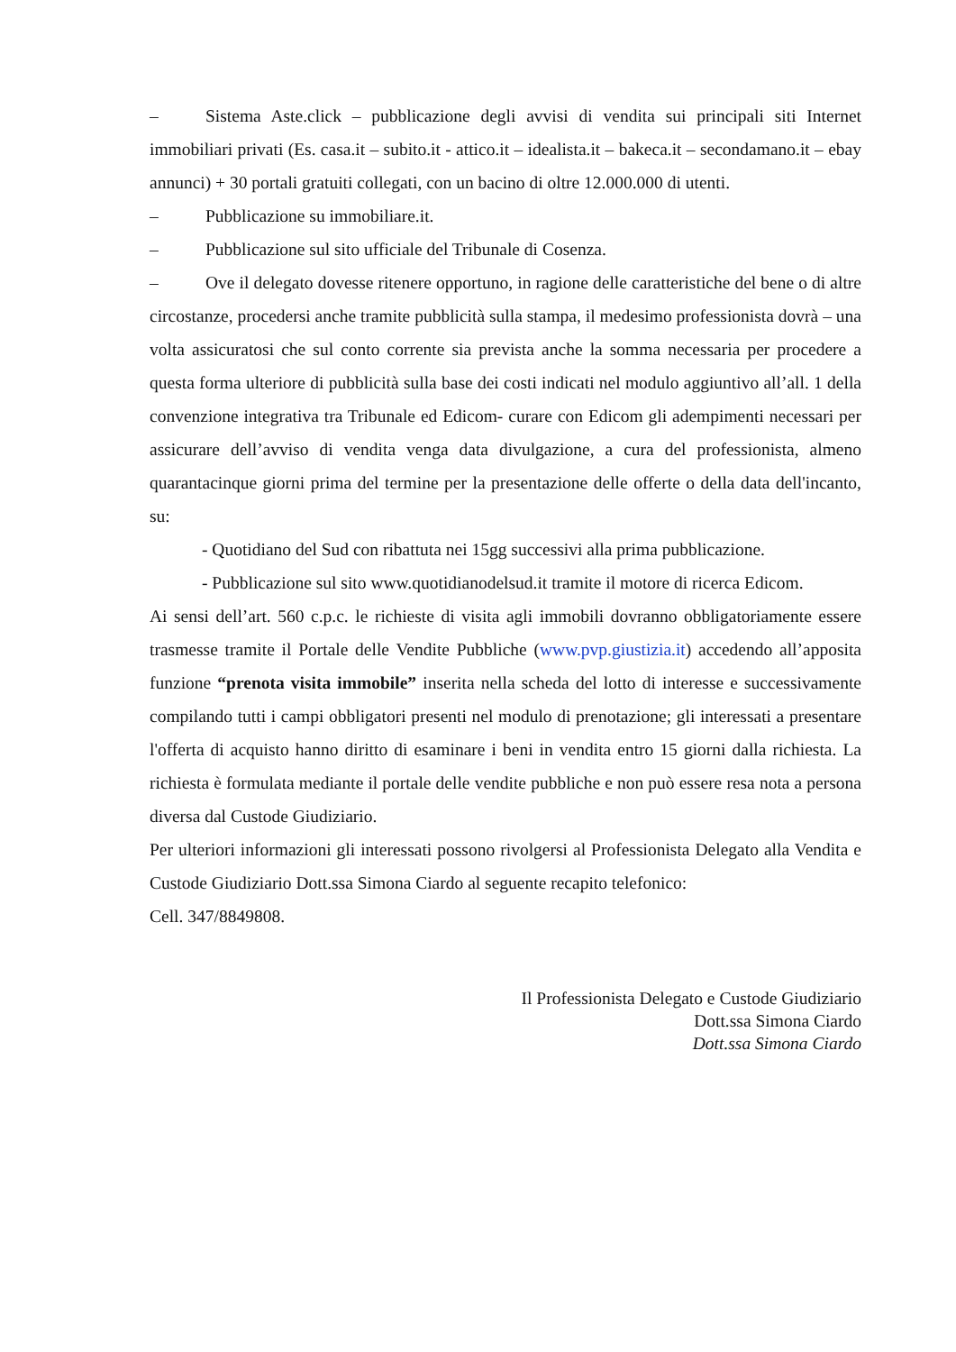– Sistema Aste.click – pubblicazione degli avvisi di vendita sui principali siti Internet immobiliari privati (Es. casa.it – subito.it - attico.it – idealista.it – bakeca.it – secondamano.it – ebay annunci) + 30 portali gratuiti collegati, con un bacino di oltre 12.000.000 di utenti.
– Pubblicazione su immobiliare.it.
– Pubblicazione sul sito ufficiale del Tribunale di Cosenza.
– Ove il delegato dovesse ritenere opportuno, in ragione delle caratteristiche del bene o di altre circostanze, procedersi anche tramite pubblicità sulla stampa, il medesimo professionista dovrà – una volta assicuratosi che sul conto corrente sia prevista anche la somma necessaria per procedere a questa forma ulteriore di pubblicità sulla base dei costi indicati nel modulo aggiuntivo all’all. 1 della convenzione integrativa tra Tribunale ed Edicom- curare con Edicom gli adempimenti necessari per assicurare dell’avviso di vendita venga data divulgazione, a cura del professionista, almeno quarantacinque giorni prima del termine per la presentazione delle offerte o della data dell'incanto, su:
- Quotidiano del Sud con ribattuta nei 15gg successivi alla prima pubblicazione.
- Pubblicazione sul sito www.quotidianodelsud.it tramite il motore di ricerca Edicom.
Ai sensi dell’art. 560 c.p.c. le richieste di visita agli immobili dovranno obbligatoriamente essere trasmesse tramite il Portale delle Vendite Pubbliche (www.pvp.giustizia.it) accedendo all’apposita funzione “prenota visita immobile” inserita nella scheda del lotto di interesse e successivamente compilando tutti i campi obbligatori presenti nel modulo di prenotazione; gli interessati a presentare l'offerta di acquisto hanno diritto di esaminare i beni in vendita entro 15 giorni dalla richiesta. La richiesta è formulata mediante il portale delle vendite pubbliche e non può essere resa nota a persona diversa dal Custode Giudiziario.
Per ulteriori informazioni gli interessati possono rivolgersi al Professionista Delegato alla Vendita e Custode Giudiziario Dott.ssa Simona Ciardo al seguente recapito telefonico:
Cell. 347/8849808.
Il Professionista Delegato e Custode Giudiziario
Dott.ssa Simona Ciardo
Dott.ssa Simona Ciardo